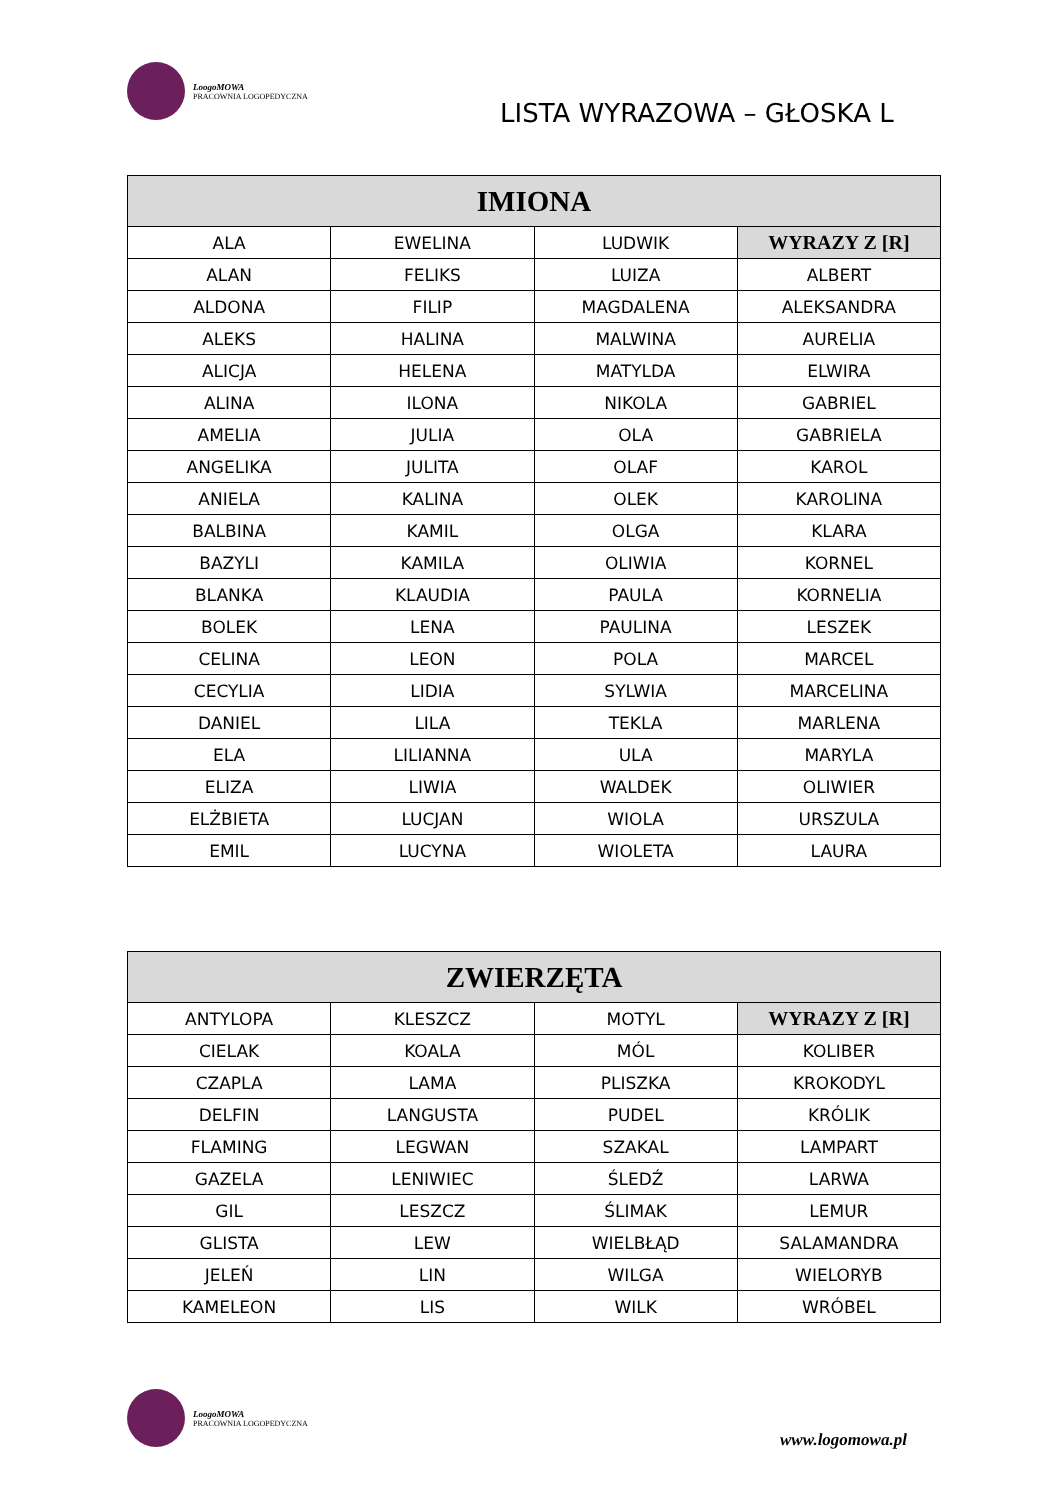LoogoMOWA
PRACOWNIA LOGOPEDYCZNA
LISTA WYRAZOWA – GŁOSKA L
| IMIONA | | | |
| --- | --- | --- | --- |
| ALA | EWELINA | LUDWIK | WYRAZY Z [R] |
| ALAN | FELIKS | LUIZA | ALBERT |
| ALDONA | FILIP | MAGDALENA | ALEKSANDRA |
| ALEKS | HALINA | MALWINA | AURELIA |
| ALICJA | HELENA | MATYLDA | ELWIRA |
| ALINA | ILONA | NIKOLA | GABRIEL |
| AMELIA | JULIA | OLA | GABRIELA |
| ANGELIKA | JULITA | OLAF | KAROL |
| ANIELA | KALINA | OLEK | KAROLINA |
| BALBINA | KAMIL | OLGA | KLARA |
| BAZYLI | KAMILA | OLIWIA | KORNEL |
| BLANKA | KLAUDIA | PAULA | KORNELIA |
| BOLEK | LENA | PAULINA | LESZEK |
| CELINA | LEON | POLA | MARCEL |
| CECYLIA | LIDIA | SYLWIA | MARCELINA |
| DANIEL | LILA | TEKLA | MARLENA |
| ELA | LILIANNA | ULA | MARYLA |
| ELIZA | LIWIA | WALDEK | OLIWIER |
| ELŻBIETA | LUCJAN | WIOLA | URSZULA |
| EMIL | LUCYNA | WIOLETA | LAURA |
| ZWIERZĘTA | | | |
| --- | --- | --- | --- |
| ANTYLOPA | KLESZCZ | MOTYL | WYRAZY Z [R] |
| CIELAK | KOALA | MÓL | KOLIBER |
| CZAPLA | LAMA | PLISZKA | KROKODYL |
| DELFIN | LANGUSTA | PUDEL | KRÓLIK |
| FLAMING | LEGWAN | SZAKAL | LAMPART |
| GAZELA | LENIWIEC | ŚLEDŹ | LARWA |
| GIL | LESZCZ | ŚLIMAK | LEMUR |
| GLISTA | LEW | WIELBŁĄD | SALAMANDRA |
| JELEŃ | LIN | WILGA | WIELORYB |
| KAMELEON | LIS | WILK | WRÓBEL |
LoogoMOWA
PRACOWNIA LOGOPEDYCZNA
www.logomowa.pl